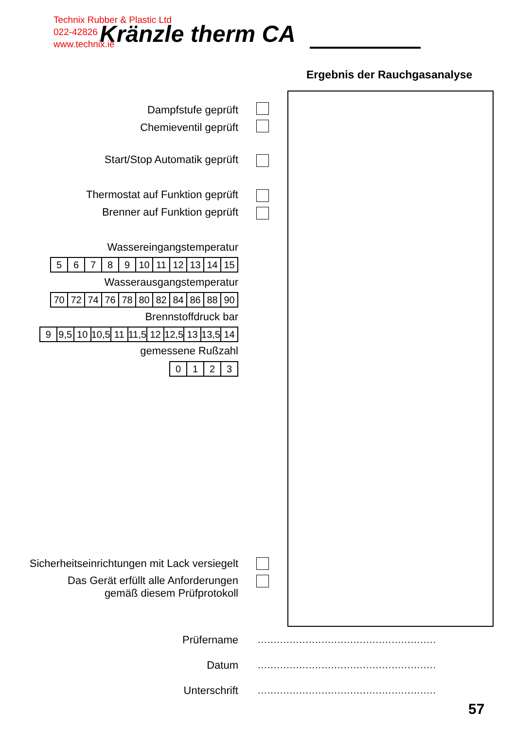Technix Rubber & Plastic Ltd
022-42826
www.technix.ie
Kränzle therm CA
Ergebnis der Rauchgasanalyse
Dampfstufe geprüft
Chemieventil geprüft
Start/Stop Automatik geprüft
Thermostat auf Funktion geprüft
Brenner auf Funktion geprüft
Wassereingangstemperatur
| 5 | 6 | 7 | 8 | 9 | 10 | 11 | 12 | 13 | 14 | 15 |
Wasserausgangstemperatur
| 70 | 72 | 74 | 76 | 78 | 80 | 82 | 84 | 86 | 88 | 90 |
Brennstoffdruck bar
| 9 | 9,5 | 10 | 10,5 | 11 | 11,5 | 12 | 12,5 | 13 | 13,5 | 14 |
gemessene Rußzahl
| 0 | 1 | 2 | 3 |
Sicherheitseinrichtungen mit Lack versiegelt
Das Gerät erfüllt alle Anforderungen
gemäß diesem Prüfprotokoll
Prüfername
Datum
Unterschrift
........................................................
........................................................
........................................................
57